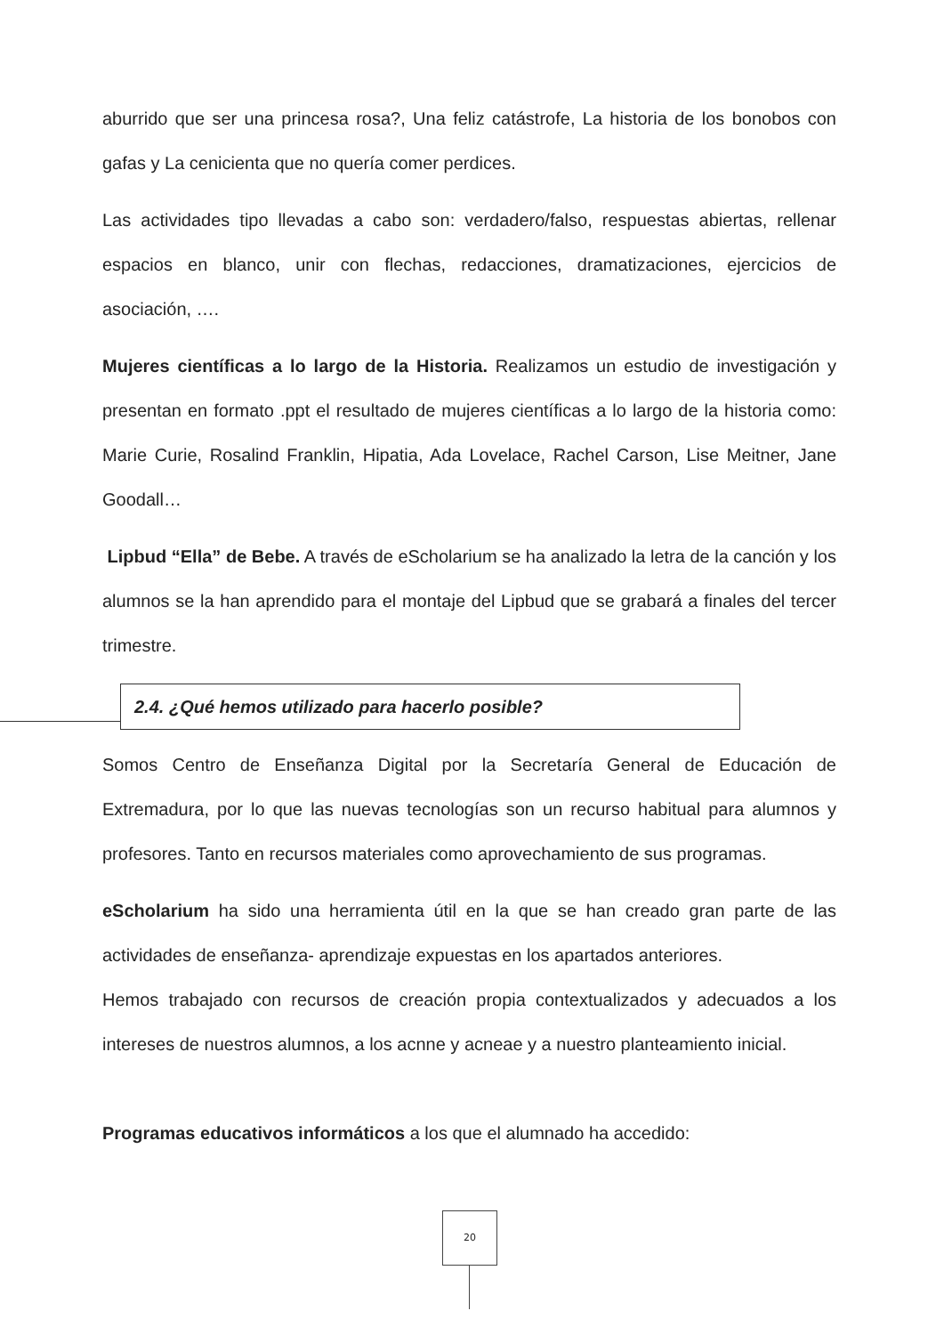aburrido que ser una princesa rosa?, Una feliz catástrofe, La historia de los bonobos con gafas y La cenicienta que no quería comer perdices.
Las actividades tipo llevadas a cabo son: verdadero/falso, respuestas abiertas, rellenar espacios en blanco, unir con flechas, redacciones, dramatizaciones, ejercicios de asociación, ….
Mujeres científicas a lo largo de la Historia. Realizamos un estudio de investigación y presentan en formato .ppt el resultado de mujeres científicas a lo largo de la historia como: Marie Curie, Rosalind Franklin, Hipatia, Ada Lovelace, Rachel Carson, Lise Meitner, Jane Goodall…
Lipbud “Ella” de Bebe. A través de eScholarium se ha analizado la letra de la canción y los alumnos se la han aprendido para el montaje del Lipbud que se grabará a finales del tercer trimestre.
2.4. ¿Qué hemos utilizado para hacerlo posible?
Somos Centro de Enseñanza Digital por la Secretaría General de Educación de Extremadura, por lo que las nuevas tecnologías son un recurso habitual para alumnos y profesores. Tanto en recursos materiales como aprovechamiento de sus programas.
eScholarium ha sido una herramienta útil en la que se han creado gran parte de las actividades de enseñanza- aprendizaje expuestas en los apartados anteriores.
Hemos trabajado con recursos de creación propia contextualizados y adecuados a los intereses de nuestros alumnos, a los acnne y acneae y a nuestro planteamiento inicial.
Programas educativos informáticos a los que el alumnado ha accedido:
20